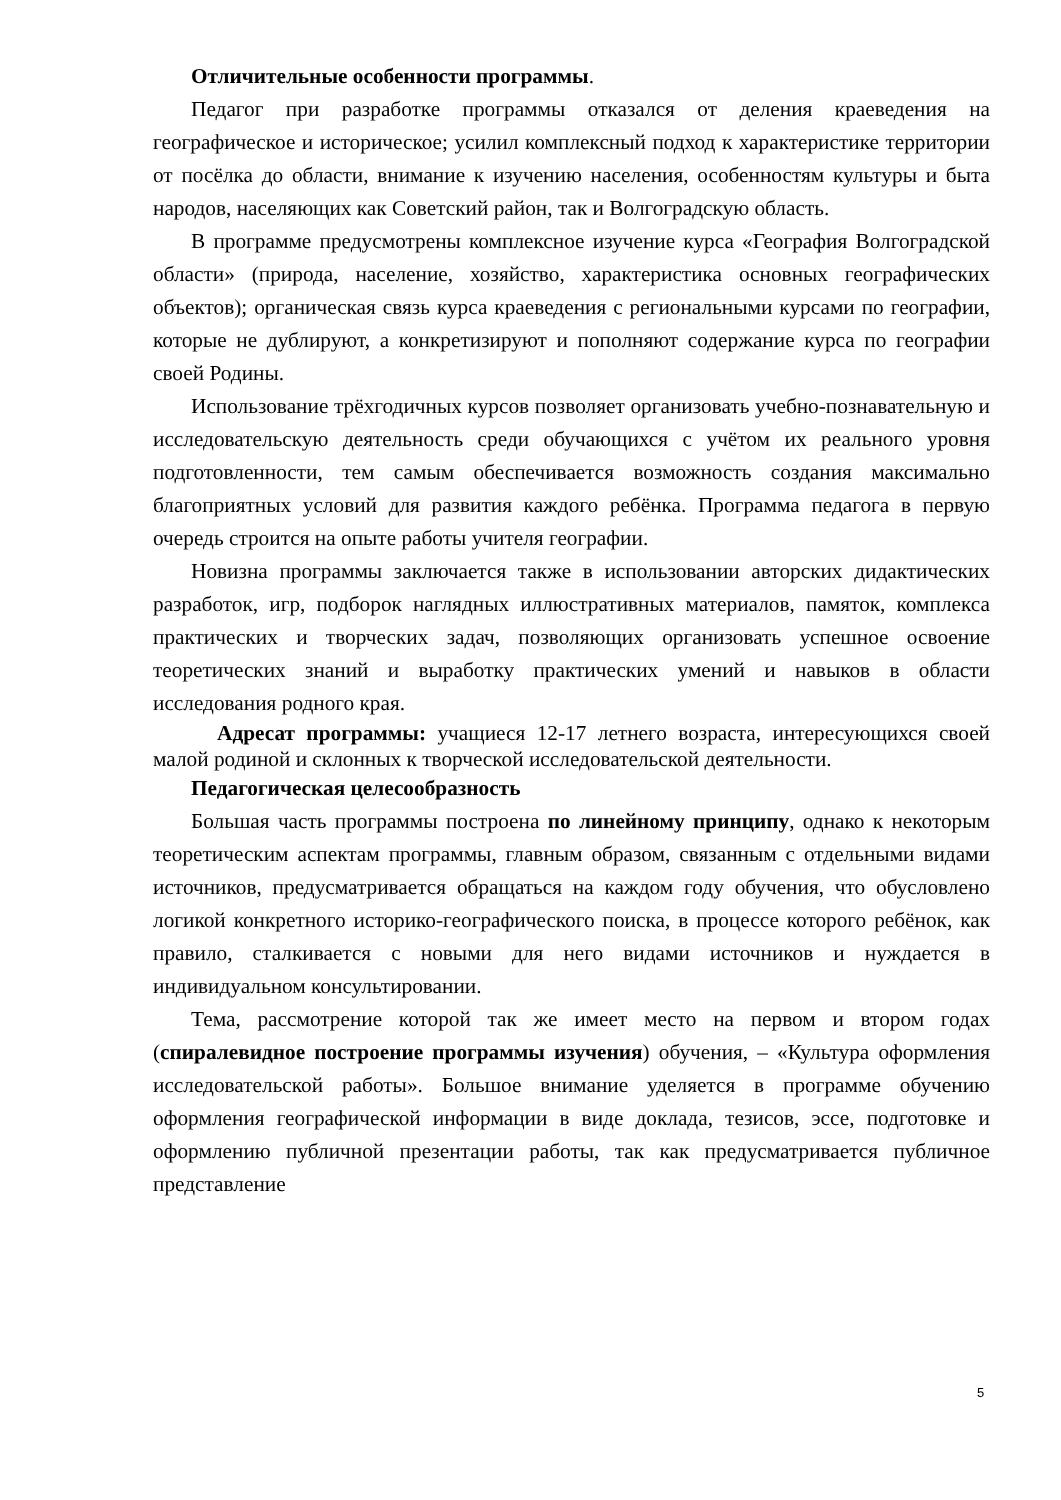Отличительные особенности программы.
Педагог при разработке программы отказался от деления краеведения на географическое и историческое; усилил комплексный подход к характеристике территории от посёлка до области, внимание к изучению населения, особенностям культуры и быта народов, населяющих как Советский район, так и Волгоградскую область.
В программе предусмотрены комплексное изучение курса «География Волгоградской области» (природа, население, хозяйство, характеристика основных географических объектов); органическая связь курса краеведения с региональными курсами по географии, которые не дублируют, а конкретизируют и пополняют содержание курса по географии своей Родины.
Использование трёхгодичных курсов позволяет организовать учебно-познавательную и исследовательскую деятельность среди обучающихся с учётом их реального уровня подготовленности, тем самым обеспечивается возможность создания максимально благоприятных условий для развития каждого ребёнка. Программа педагога в первую очередь строится на опыте работы учителя географии.
Новизна программы заключается также в использовании авторских дидактических разработок, игр, подборок наглядных иллюстративных материалов, памяток, комплекса практических и творческих задач, позволяющих организовать успешное освоение теоретических знаний и выработку практических умений и навыков в области исследования родного края.
Адресат программы: учащиеся 12-17 летнего возраста, интересующихся своей малой родиной и склонных к творческой исследовательской деятельности.
Педагогическая целесообразность
Большая часть программы построена по линейному принципу, однако к некоторым теоретическим аспектам программы, главным образом, связанным с отдельными видами источников, предусматривается обращаться на каждом году обучения, что обусловлено логикой конкретного историко-географического поиска, в процессе которого ребёнок, как правило, сталкивается с новыми для него видами источников и нуждается в индивидуальном консультировании.
Тема, рассмотрение которой так же имеет место на первом и втором годах (спиралевидное построение программы изучения) обучения, – «Культура оформления исследовательской работы». Большое внимание уделяется в программе обучению оформления географической информации в виде доклада, тезисов, эссе, подготовке и оформлению публичной презентации работы, так как предусматривается публичное представление
5